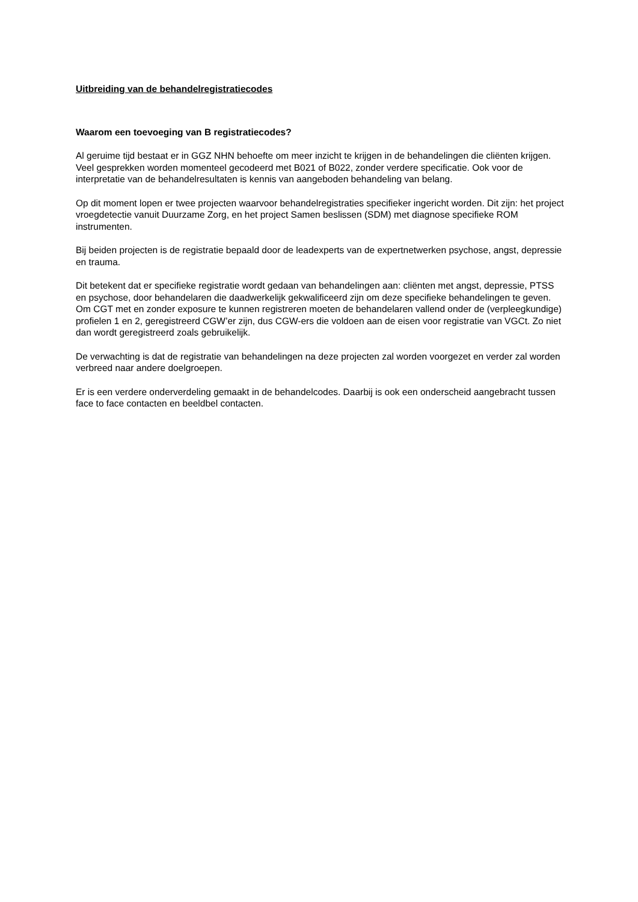Uitbreiding van de behandelregistratiecodes
Waarom een toevoeging van B registratiecodes?
Al geruime tijd bestaat er in GGZ NHN behoefte om meer inzicht te krijgen in de behandelingen die cliënten krijgen. Veel gesprekken worden momenteel gecodeerd met B021 of B022, zonder verdere specificatie. Ook voor de interpretatie van de behandelresultaten is kennis van aangeboden behandeling van belang.
Op dit moment lopen er twee projecten waarvoor behandelregistraties specifieker ingericht worden. Dit zijn: het project vroegdetectie vanuit Duurzame Zorg, en het project Samen beslissen (SDM) met diagnose specifieke ROM instrumenten.
Bij beiden projecten is de registratie bepaald door de leadexperts van de expertnetwerken psychose, angst, depressie en trauma.
Dit betekent dat er specifieke registratie wordt gedaan van behandelingen aan: cliënten met angst, depressie, PTSS en psychose, door behandelaren die daadwerkelijk gekwalificeerd zijn om deze specifieke behandelingen te geven. Om CGT met en zonder exposure te kunnen registreren moeten de behandelaren vallend onder de (verpleegkundige) profielen 1 en 2, geregistreerd CGW’er zijn, dus CGW-ers die voldoen aan de eisen voor registratie van VGCt. Zo niet dan wordt geregistreerd zoals gebruikelijk.
De verwachting is dat de registratie van behandelingen na deze projecten zal worden voorgezet en verder zal worden verbreed naar andere doelgroepen.
Er is een verdere onderverdeling gemaakt in de behandelcodes. Daarbij is ook een onderscheid aangebracht tussen face to face contacten en beeldbel contacten.